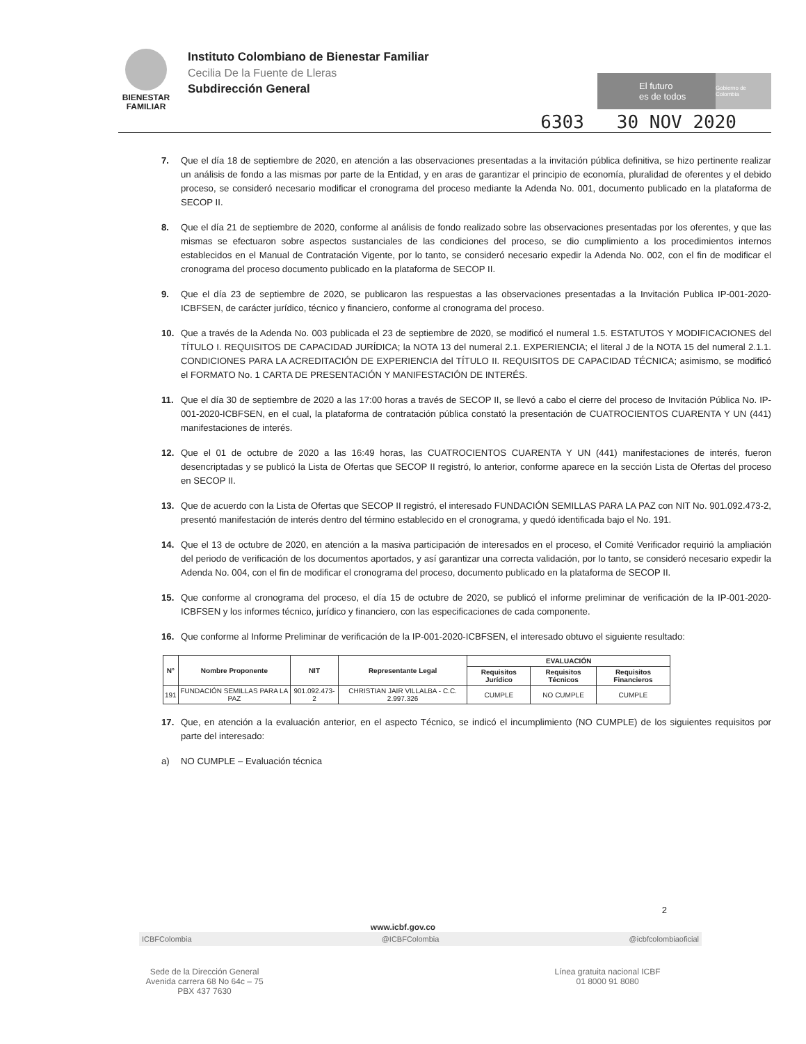BIENESTAR
FAMILIAR
Instituto Colombiano de Bienestar Familiar
Cecilia De la Fuente de Lleras
Subdirección General
El futuro
es de todos Gobierno de Colombia
6303 30 NOV 2020
7. Que el día 18 de septiembre de 2020, en atención a las observaciones presentadas a la invitación pública definitiva, se hizo pertinente realizar un análisis de fondo a las mismas por parte de la Entidad, y en aras de garantizar el principio de economía, pluralidad de oferentes y el debido proceso, se consideró necesario modificar el cronograma del proceso mediante la Adenda No. 001, documento publicado en la plataforma de SECOP II.
8. Que el día 21 de septiembre de 2020, conforme al análisis de fondo realizado sobre las observaciones presentadas por los oferentes, y que las mismas se efectuaron sobre aspectos sustanciales de las condiciones del proceso, se dio cumplimiento a los procedimientos internos establecidos en el Manual de Contratación Vigente, por lo tanto, se consideró necesario expedir la Adenda No. 002, con el fin de modificar el cronograma del proceso documento publicado en la plataforma de SECOP II.
9. Que el día 23 de septiembre de 2020, se publicaron las respuestas a las observaciones presentadas a la Invitación Publica IP-001-2020-ICBFSEN, de carácter jurídico, técnico y financiero, conforme al cronograma del proceso.
10. Que a través de la Adenda No. 003 publicada el 23 de septiembre de 2020, se modificó el numeral 1.5. ESTATUTOS Y MODIFICACIONES del TÍTULO I. REQUISITOS DE CAPACIDAD JURÍDICA; la NOTA 13 del numeral 2.1. EXPERIENCIA; el literal J de la NOTA 15 del numeral 2.1.1. CONDICIONES PARA LA ACREDITACIÓN DE EXPERIENCIA del TÍTULO II. REQUISITOS DE CAPACIDAD TÉCNICA; asimismo, se modificó el FORMATO No. 1 CARTA DE PRESENTACIÓN Y MANIFESTACIÓN DE INTERÉS.
11. Que el día 30 de septiembre de 2020 a las 17:00 horas a través de SECOP II, se llevó a cabo el cierre del proceso de Invitación Pública No. IP-001-2020-ICBFSEN, en el cual, la plataforma de contratación pública constató la presentación de CUATROCIENTOS CUARENTA Y UN (441) manifestaciones de interés.
12. Que el 01 de octubre de 2020 a las 16:49 horas, las CUATROCIENTOS CUARENTA Y UN (441) manifestaciones de interés, fueron desencriptadas y se publicó la Lista de Ofertas que SECOP II registró, lo anterior, conforme aparece en la sección Lista de Ofertas del proceso en SECOP II.
13. Que de acuerdo con la Lista de Ofertas que SECOP II registró, el interesado FUNDACIÓN SEMILLAS PARA LA PAZ con NIT No. 901.092.473-2, presentó manifestación de interés dentro del término establecido en el cronograma, y quedó identificada bajo el No. 191.
14. Que el 13 de octubre de 2020, en atención a la masiva participación de interesados en el proceso, el Comité Verificador requirió la ampliación del periodo de verificación de los documentos aportados, y así garantizar una correcta validación, por lo tanto, se consideró necesario expedir la Adenda No. 004, con el fin de modificar el cronograma del proceso, documento publicado en la plataforma de SECOP II.
15. Que conforme al cronograma del proceso, el día 15 de octubre de 2020, se publicó el informe preliminar de verificación de la IP-001-2020-ICBFSEN y los informes técnico, jurídico y financiero, con las especificaciones de cada componente.
16. Que conforme al Informe Preliminar de verificación de la IP-001-2020-ICBFSEN, el interesado obtuvo el siguiente resultado:
| N° | Nombre Proponente | NIT | Representante Legal | EVALUACIÓN | | |
| --- | --- | --- | --- | --- | --- | --- |
| | | | | Requisitos Jurídico | Requisitos Técnicos | Requisitos Financieros |
| 191 | FUNDACIÓN SEMILLAS PARA LA PAZ | 901.092.473-2 | CHRISTIAN JAIR VILLALBA - C.C. 2.997.326 | CUMPLE | NO CUMPLE | CUMPLE |
17. Que, en atención a la evaluación anterior, en el aspecto Técnico, se indicó el incumplimiento (NO CUMPLE) de los siguientes requisitos por parte del interesado:
a) NO CUMPLE – Evaluación técnica
2
www.icbf.gov.co
ICBFColombia @ICBFColombia @icbfcolombiaoficial
Sede de la Dirección General
Avenida carrera 68 No 64c – 75
PBX 437 7630
Línea gratuita nacional ICBF
01 8000 91 8080